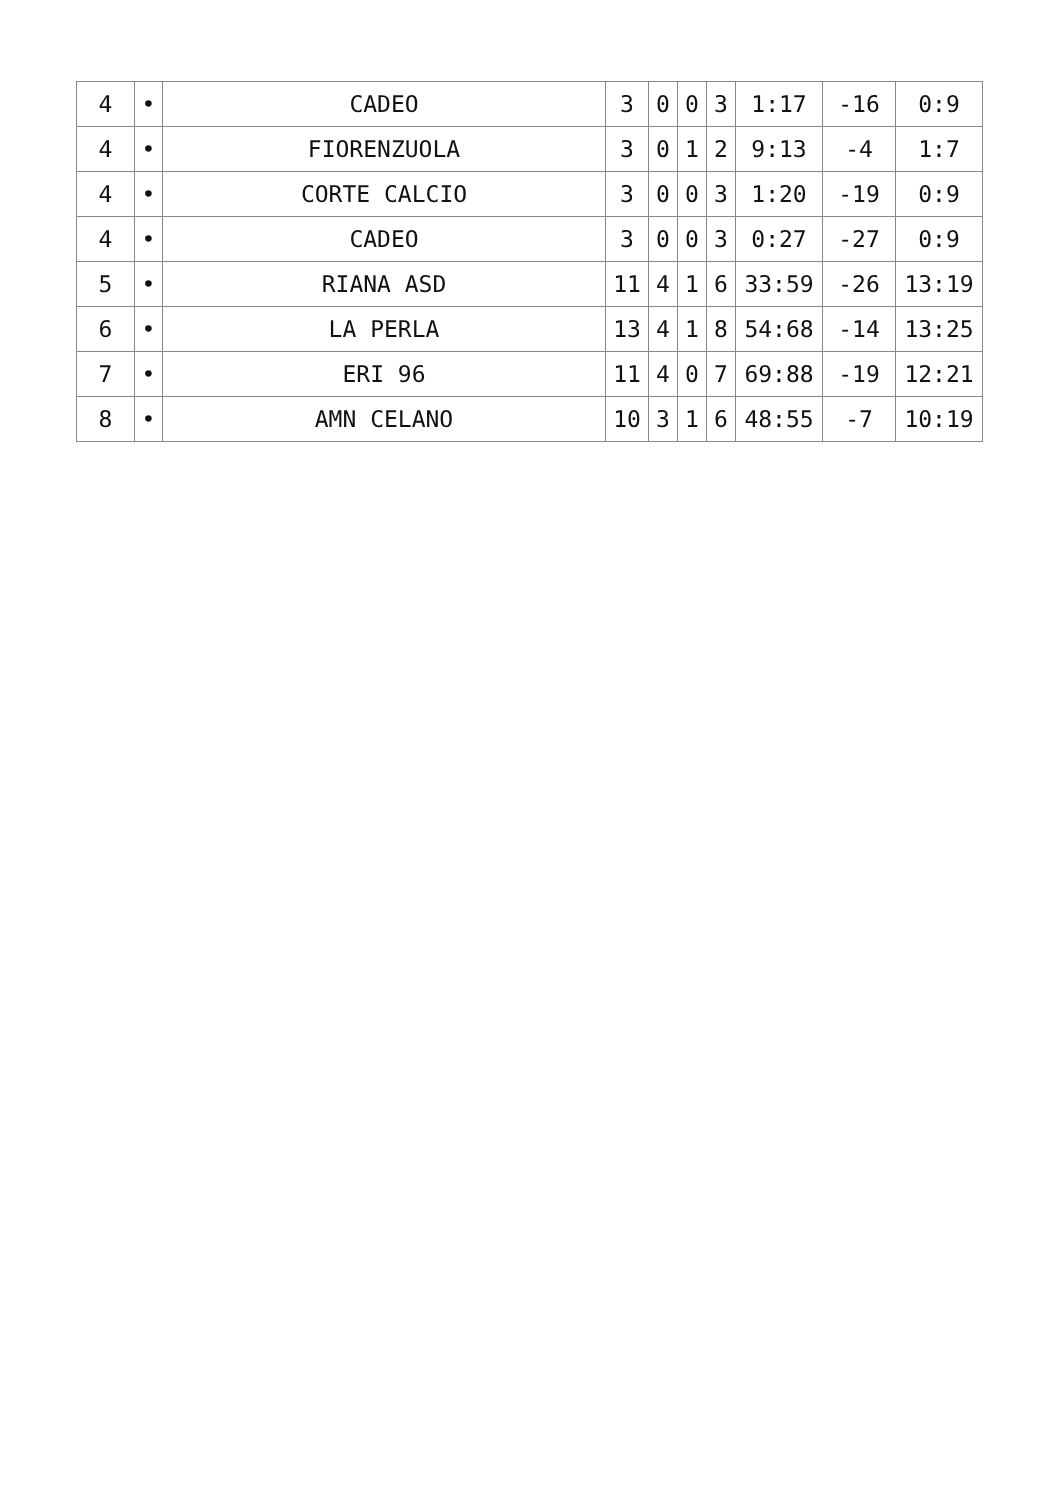| 4 | • | CADEO | 3 | 0 | 0 | 3 | 1:17 | -16 | 0:9 |
| 4 | • | FIORENZUOLA | 3 | 0 | 1 | 2 | 9:13 | -4 | 1:7 |
| 4 | • | CORTE CALCIO | 3 | 0 | 0 | 3 | 1:20 | -19 | 0:9 |
| 4 | • | CADEO | 3 | 0 | 0 | 3 | 0:27 | -27 | 0:9 |
| 5 | • | RIANA ASD | 11 | 4 | 1 | 6 | 33:59 | -26 | 13:19 |
| 6 | • | LA PERLA | 13 | 4 | 1 | 8 | 54:68 | -14 | 13:25 |
| 7 | • | ERI 96 | 11 | 4 | 0 | 7 | 69:88 | -19 | 12:21 |
| 8 | • | AMN CELANO | 10 | 3 | 1 | 6 | 48:55 | -7 | 10:19 |